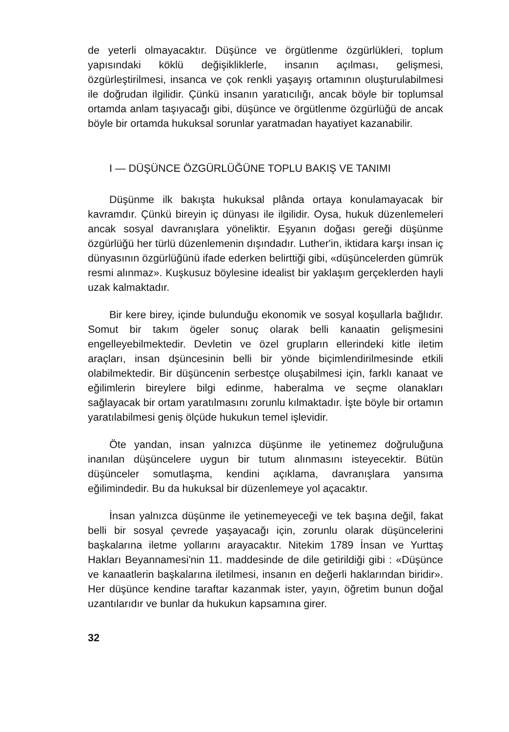de yeterli olmayacaktır. Düşünce ve örgütlenme özgürlükleri, toplum yapısındaki köklü değişikliklerle, insanın açılması, gelişmesi, özgürleştirilmesi, insanca ve çok renkli yaşayış ortamının oluşturulabilmesi ile doğrudan ilgilidir. Çünkü insanın yaratıcılığı, ancak böyle bir toplumsal ortamda anlam taşıyacağı gibi, düşünce ve örgütlenme özgürlüğü de ancak böyle bir ortamda hukuksal sorunlar yaratmadan hayatiyet kazanabilir.
I — DÜŞÜNCE ÖZGÜRLÜĞÜNE TOPLU BAKIŞ VE TANIMI
Düşünme ilk bakışta hukuksal plânda ortaya konulamayacak bir kavramdır. Çünkü bireyin iç dünyası ile ilgilidir. Oysa, hukuk düzenlemeleri ancak sosyal davranışlara yöneliktir. Eşyanın doğası gereği düşünme özgürlüğü her türlü düzenlemenin dışındadır. Luther'in, iktidara karşı insan iç dünyasının özgürlüğünü ifade ederken belirttiği gibi, «düşüncelerden gümrük resmi alınmaz». Kuşkusuz böylesine idealist bir yaklaşım gerçeklerden hayli uzak kalmaktadır.
Bir kere birey, içinde bulunduğu ekonomik ve sosyal koşullarla bağlıdır. Somut bir takım ögeler sonuç olarak belli kanaatin gelişmesini engelleyebilmektedir. Devletin ve özel grupların ellerindeki kitle iletim araçları, insan dşüncesinin belli bir yönde biçimlendirilmesinde etkili olabilmektedir. Bir düşüncenin serbestçe oluşabilmesi için, farklı kanaat ve eğilimlerin bireylere bilgi edinme, haberalma ve seçme olanakları sağlayacak bir ortam yaratılmasını zorunlu kılmaktadır. İşte böyle bir ortamın yaratılabilmesi geniş ölçüde hukukun temel işlevidir.
Öte yandan, insan yalnızca düşünme ile yetinemez doğruluğuna inanılan düşüncelere uygun bir tutum alınmasını isteyecektir. Bütün düşünceler somutlaşma, kendini açıklama, davranışlara yansıma eğilimindedir. Bu da hukuksal bir düzenlemeye yol açacaktır.
İnsan yalnızca düşünme ile yetinemeyeceği ve tek başına değil, fakat belli bir sosyal çevrede yaşayacağı için, zorunlu olarak düşüncelerini başkalarına iletme yollarını arayacaktır. Nitekim 1789 İnsan ve Yurttaş Hakları Beyannamesi'nin 11. maddesinde de dile getirildiği gibi : «Düşünce ve kanaatlerin başkalarına iletilmesi, insanın en değerli haklarından biridir». Her düşünce kendine taraftar kazanmak ister, yayın, öğretim bunun doğal uzantılarıdır ve bunlar da hukukun kapsamına girer.
32